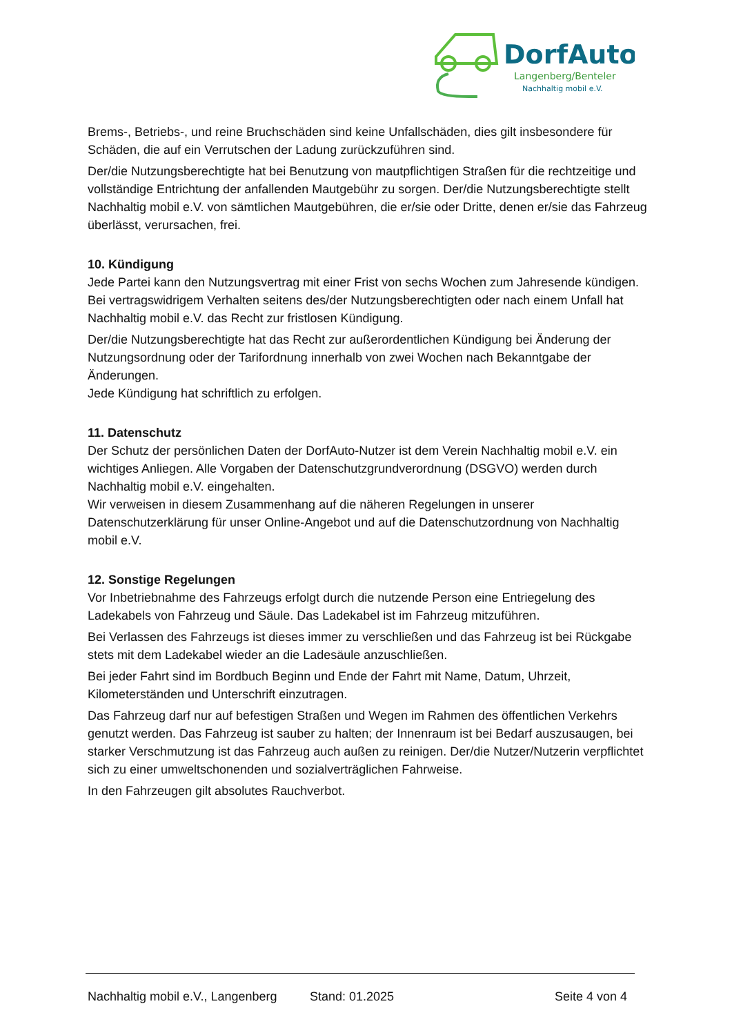DorfAuto
Langenberg/Benteler
Nachhaltig mobil e.V.
Brems-, Betriebs-, und reine Bruchschäden sind keine Unfallschäden, dies gilt insbesondere für Schäden, die auf ein Verrutschen der Ladung zurückzuführen sind.
Der/die Nutzungsberechtigte hat bei Benutzung von mautpflichtigen Straßen für die rechtzeitige und vollständige Entrichtung der anfallenden Mautgebühr zu sorgen. Der/die Nutzungsberechtigte stellt Nachhaltig mobil e.V. von sämtlichen Mautgebühren, die er/sie oder Dritte, denen er/sie das Fahrzeug überlässt, verursachen, frei.
10. Kündigung
Jede Partei kann den Nutzungsvertrag mit einer Frist von sechs Wochen zum Jahresende kündigen. Bei vertragswidrigem Verhalten seitens des/der Nutzungsberechtigten oder nach einem Unfall hat Nachhaltig mobil e.V. das Recht zur fristlosen Kündigung.
Der/die Nutzungsberechtigte hat das Recht zur außerordentlichen Kündigung bei Änderung der Nutzungsordnung oder der Tarifordnung innerhalb von zwei Wochen nach Bekanntgabe der Änderungen.
Jede Kündigung hat schriftlich zu erfolgen.
11. Datenschutz
Der Schutz der persönlichen Daten der DorfAuto-Nutzer ist dem Verein Nachhaltig mobil e.V. ein wichtiges Anliegen. Alle Vorgaben der Datenschutzgrundverordnung (DSGVO) werden durch Nachhaltig mobil e.V. eingehalten.
Wir verweisen in diesem Zusammenhang auf die näheren Regelungen in unserer Datenschutzerklärung für unser Online-Angebot und auf die Datenschutzordnung von Nachhaltig mobil e.V.
12. Sonstige Regelungen
Vor Inbetriebnahme des Fahrzeugs erfolgt durch die nutzende Person eine Entriegelung des Ladekabels von Fahrzeug und Säule. Das Ladekabel ist im Fahrzeug mitzuführen.
Bei Verlassen des Fahrzeugs ist dieses immer zu verschließen und das Fahrzeug ist bei Rückgabe stets mit dem Ladekabel wieder an die Ladesäule anzuschließen.
Bei jeder Fahrt sind im Bordbuch Beginn und Ende der Fahrt mit Name, Datum, Uhrzeit, Kilometerständen und Unterschrift einzutragen.
Das Fahrzeug darf nur auf befestigen Straßen und Wegen im Rahmen des öffentlichen Verkehrs genutzt werden. Das Fahrzeug ist sauber zu halten; der Innenraum ist bei Bedarf auszusaugen, bei starker Verschmutzung ist das Fahrzeug auch außen zu reinigen. Der/die Nutzer/Nutzerin verpflichtet sich zu einer umweltschonenden und sozialverträglichen Fahrweise.
In den Fahrzeugen gilt absolutes Rauchverbot.
Nachhaltig mobil e.V., Langenberg Stand: 01.2025 Seite 4 von 4